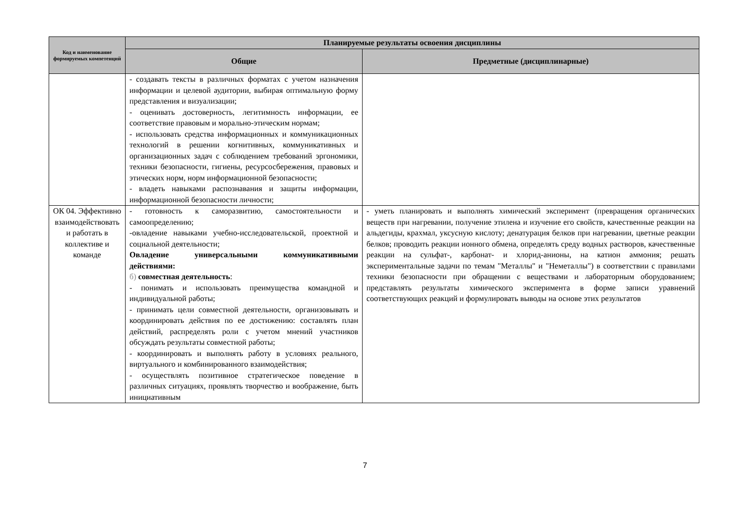| Код и наименование формируемых компетенций | Планируемые результаты освоения дисциплины | |
| --- | --- | --- |
| | Общие | Предметные (дисциплинарные) |
| | - создавать тексты в различных форматах с учетом назначения информации и целевой аудитории, выбирая оптимальную форму представления и визуализации; - оценивать достоверность, легитимность информации, ее соответствие правовым и морально-этическим нормам; - использовать средства информационных и коммуникационных технологий в решении когнитивных, коммуникативных и организационных задач с соблюдением требований эргономики, техники безопасности, гигиены, ресурсосбережения, правовых и этических норм, норм информационной безопасности; - владеть навыками распознавания и защиты информации, информационной безопасности личности; | |
| ОК 04. Эффективно взаимодействовать и работать в коллективе и команде | - готовность к саморазвитию, самостоятельности и самоопределению; -овладение навыками учебно-исследовательской, проектной и социальной деятельности; Овладение универсальными коммуникативными действиями: б) совместная деятельность : - понимать и использовать преимущества командной и индивидуальной работы; - принимать цели совместной деятельности, организовывать и координировать действия по ее достижению: составлять план действий, распределять роли с учетом мнений участников обсуждать результаты совместной работы; - координировать и выполнять работу в условиях реального, виртуального и комбинированного взаимодействия; - осуществлять позитивное стратегическое поведение в различных ситуациях, проявлять творчество и воображение, быть инициативным | - уметь планировать и выполнять химический эксперимент (превращения органических веществ при нагревании, получение этилена и изучение его свойств, качественные реакции на альдегиды, крахмал, уксусную кислоту; денатурация белков при нагревании, цветные реакции белков; проводить реакции ионного обмена, определять среду водных растворов, качественные реакции на сульфат-, карбонат- и хлорид-анионы, на катион аммония; решать экспериментальные задачи по темам "Металлы" и "Неметаллы") в соответствии с правилами техники безопасности при обращении с веществами и лабораторным оборудованием; представлять результаты химического эксперимента в форме записи уравнений соответствующих реакций и формулировать выводы на основе этих результатов |
7